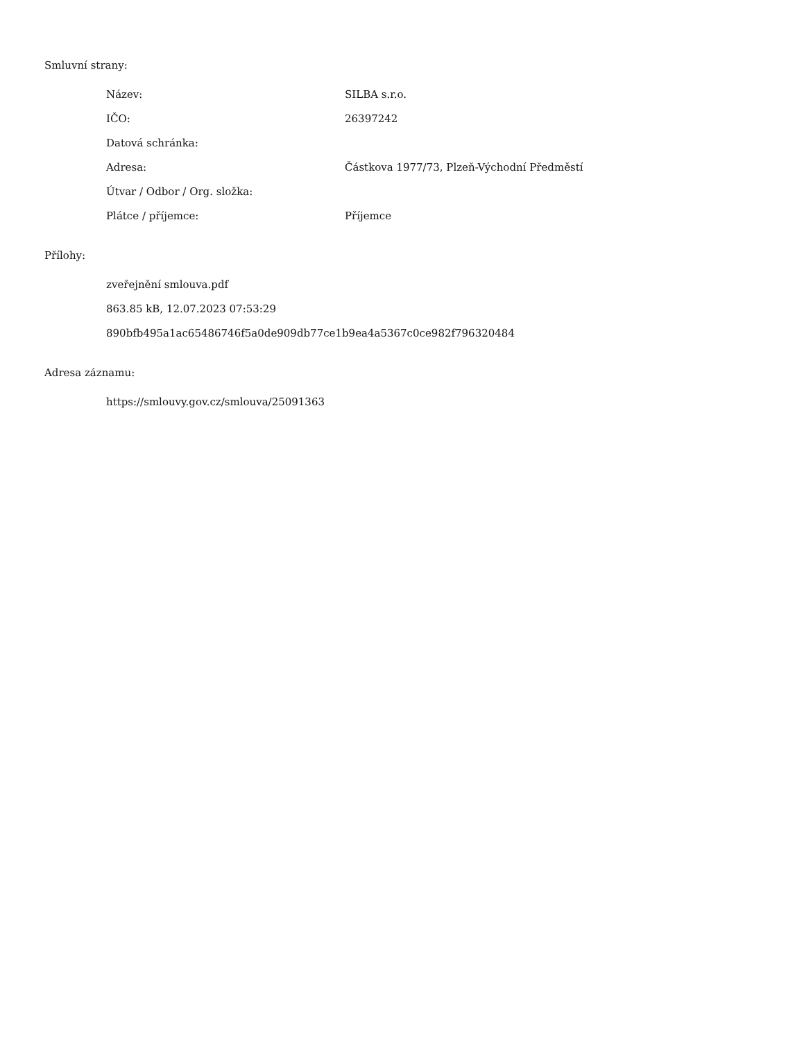Smluvní strany:
| Název: | SILBA s.r.o. |
| IČO: | 26397242 |
| Datová schránka: | |
| Adresa: | Částkova 1977/73, Plzeň-Východní Předměstí |
| Útvar / Odbor / Org. složka: | |
| Plátce / příjemce: | Příjemce |
Přílohy:
zveřejnění smlouva.pdf
863.85 kB, 12.07.2023 07:53:29
890bfb495a1ac65486746f5a0de909db77ce1b9ea4a5367c0ce982f796320484
Adresa záznamu:
https://smlouvy.gov.cz/smlouva/25091363